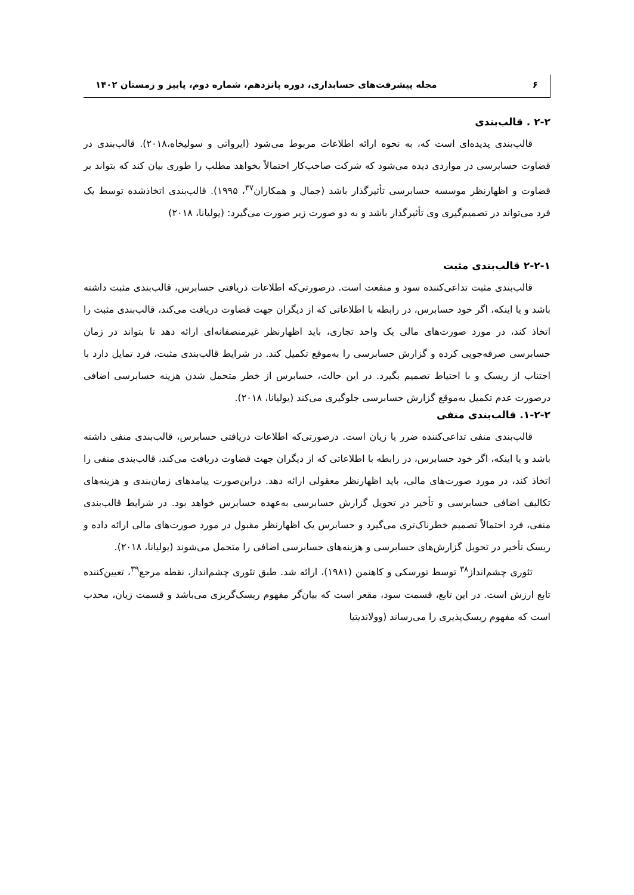۶ مجله پیشرفت‌های حسابداری، دوره پانزدهم، شماره دوم، پاییز و زمستان ۱۴۰۲
۲-۲ . قالب‌بندی
قالب‌بندی پدیده‌ای است که، به نحوه ارائه اطلاعات مربوط می‌شود (ایرواتی و سولیخاه،۲۰۱۸). قالب‌بندی در قضاوت حسابرسی در مواردی دیده می‌شود که شرکت صاحب‌کار احتمالاً بخواهد مطلب را طوری بیان کند که بتواند بر قضاوت و اظهارنظر موسسه حسابرسی تأثیرگذار باشد (جمال و همکاران<sup>۳۷</sup>، ۱۹۹۵). قالب‌بندی اتخاذشده توسط یک فرد می‌تواند در تصمیم‌گیری وی تأثیرگذار باشد و به دو صورت زیر صورت می‌گیرد: (یولیانا، ۲۰۱۸)
۲-۲-۱ قالب‌بندی مثبت
قالب‌بندی مثبت تداعی‌کننده سود و منفعت است. درصورتی‌که اطلاعات دریافتی حسابرس، قالب‌بندی مثبت داشته باشد و یا اینکه، اگر خود حسابرس، در رابطه با اطلاعاتی که از دیگران جهت قضاوت دریافت می‌کند، قالب‌بندی مثبت را اتخاذ کند، در مورد صورت‌های مالی یک واحد تجاری، باید اظهارنظر غیرمنصفانه‌ای ارائه دهد تا بتواند در زمان حسابرسی صرفه‌جویی کرده و گزارش حسابرسی را به‌موقع تکمیل کند. در شرایط قالب‌بندی مثبت، فرد تمایل دارد با اجتناب از ریسک و با احتیاط تصمیم بگیرد. در این حالت، حسابرس از خطر متحمل شدن هزینه حسابرسی اضافی درصورت عدم تکمیل به‌موقع گزارش حسابرسی جلوگیری می‌کند (یولیانا، ۲۰۱۸).
۱-۲-۲. قالب‌بندی منفی
قالب‌بندی منفی تداعی‌کننده ضرر یا زیان است. درصورتی‌که اطلاعات دریافتی حسابرس، قالب‌بندی منفی داشته باشد و یا اینکه، اگر خود حسابرس، در رابطه با اطلاعاتی که از دیگران جهت قضاوت دریافت می‌کند، قالب‌بندی منفی را اتخاذ کند، در مورد صورت‌های مالی، باید اظهارنظر معقولی ارائه دهد. دراین‌صورت پیامدهای زمان‌بندی و هزینه‌های تکالیف اضافی حسابرسی و تأخیر در تحویل گزارش حسابرسی به‌عهده حسابرس خواهد بود. در شرایط قالب‌بندی منفی، فرد احتمالاً تصمیم خطرناک‌تری می‌گیرد و حسابرس یک اظهارنظر مقبول در مورد صورت‌های مالی ارائه داده و ریسک تأخیر در تحویل گزارش‌های حسابرسی و هزینه‌های حسابرسی اضافی را متحمل می‌شوند (یولیانا، ۲۰۱۸).
تئوری چشم‌انداز<sup>۳۸</sup> توسط تورسکی و کاهنمن (۱۹۸۱)، ارائه شد. طبق تئوری چشم‌انداز، نقطه مرجع<sup>۳۹</sup>، تعیین‌کننده تابع ارزش است. در این تابع، قسمت سود، مقعر است که بیان‌گر مفهوم ریسک‌گریزی می‌باشد و قسمت زیان، محدب است که مفهوم ریسک‌پذیری را می‌رساند (وولاندیتیا